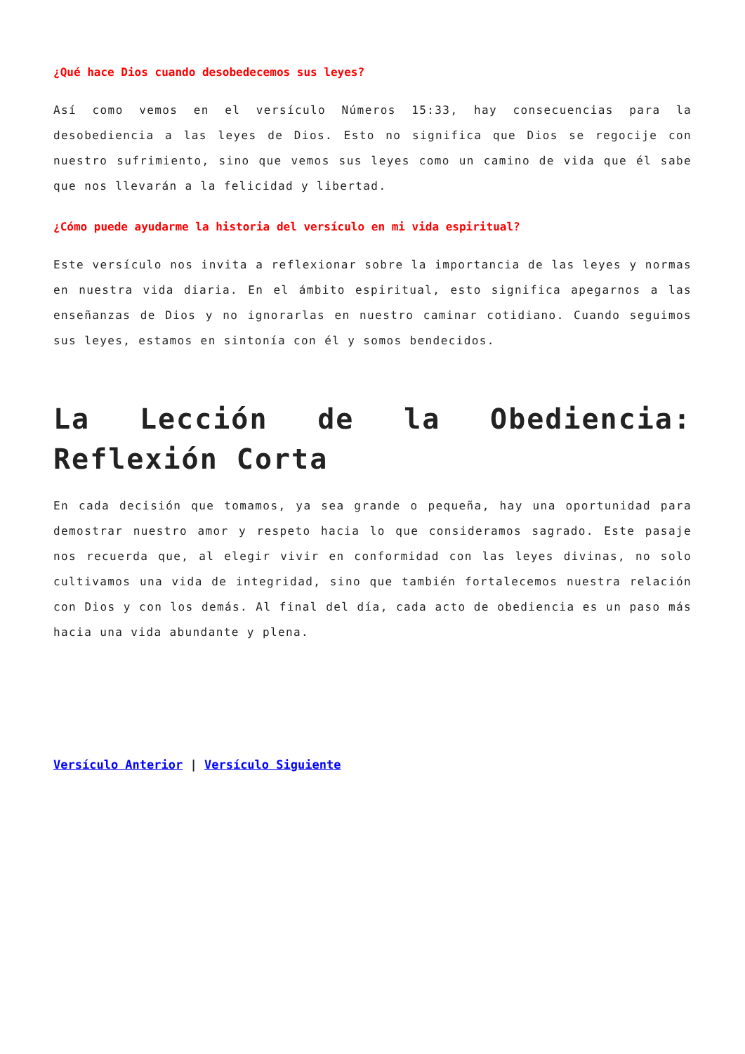¿Qué hace Dios cuando desobedecemos sus leyes?
Así como vemos en el versículo Números 15:33, hay consecuencias para la desobediencia a las leyes de Dios. Esto no significa que Dios se regocije con nuestro sufrimiento, sino que vemos sus leyes como un camino de vida que él sabe que nos llevarán a la felicidad y libertad.
¿Cómo puede ayudarme la historia del versículo en mi vida espiritual?
Este versículo nos invita a reflexionar sobre la importancia de las leyes y normas en nuestra vida diaria. En el ámbito espiritual, esto significa apegarnos a las enseñanzas de Dios y no ignorarlas en nuestro caminar cotidiano. Cuando seguimos sus leyes, estamos en sintonía con él y somos bendecidos.
La Lección de la Obediencia: Reflexión Corta
En cada decisión que tomamos, ya sea grande o pequeña, hay una oportunidad para demostrar nuestro amor y respeto hacia lo que consideramos sagrado. Este pasaje nos recuerda que, al elegir vivir en conformidad con las leyes divinas, no solo cultivamos una vida de integridad, sino que también fortalecemos nuestra relación con Dios y con los demás. Al final del día, cada acto de obediencia es un paso más hacia una vida abundante y plena.
Versículo Anterior | Versículo Siguiente